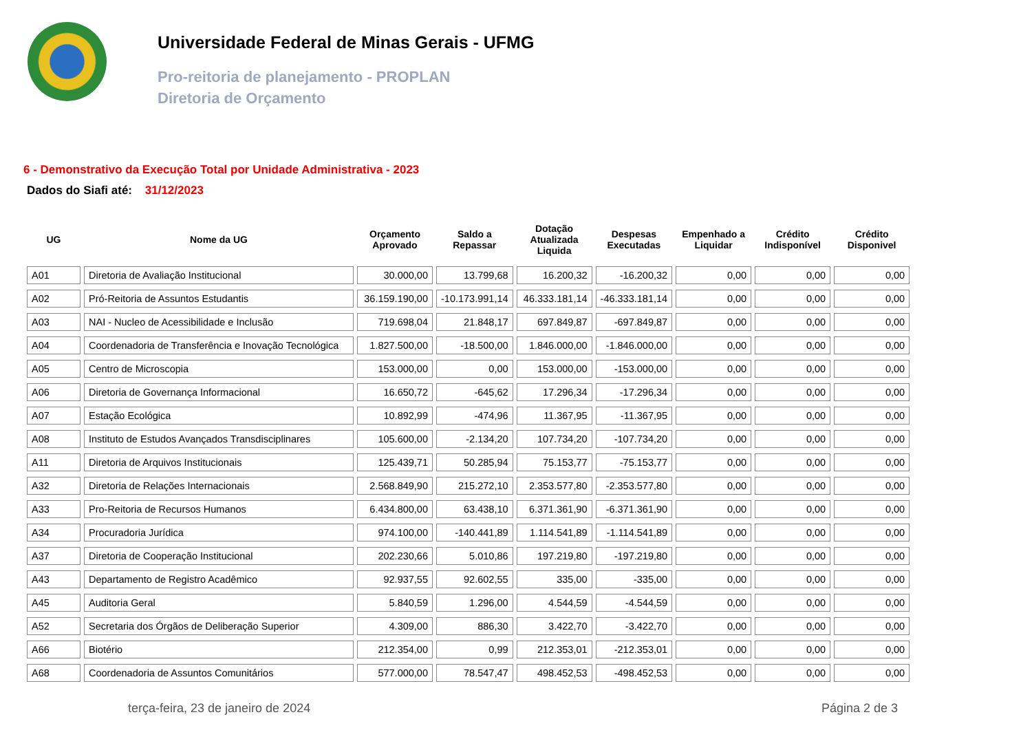Universidade Federal de Minas Gerais - UFMG
Pro-reitoria de planejamento - PROPLAN
Diretoria de Orçamento
6 - Demonstrativo da Execução Total por Unidade Administrativa - 2023
Dados do Siafi até: 31/12/2023
| UG | Nome da UG | Orçamento Aprovado | Saldo a Repassar | Dotação Atualizada Liquida | Despesas Executadas | Empenhado a Liquidar | Crédito Indisponível | Crédito Disponivel |
| --- | --- | --- | --- | --- | --- | --- | --- | --- |
| A01 | Diretoria de Avaliação Institucional | 30.000,00 | 13.799,68 | 16.200,32 | -16.200,32 | 0,00 | 0,00 | 0,00 |
| A02 | Pró-Reitoria de Assuntos Estudantis | 36.159.190,00 | -10.173.991,14 | 46.333.181,14 | -46.333.181,14 | 0,00 | 0,00 | 0,00 |
| A03 | NAI - Nucleo de Acessibilidade e Inclusão | 719.698,04 | 21.848,17 | 697.849,87 | -697.849,87 | 0,00 | 0,00 | 0,00 |
| A04 | Coordenadoria de Transferência e Inovação Tecnológica | 1.827.500,00 | -18.500,00 | 1.846.000,00 | -1.846.000,00 | 0,00 | 0,00 | 0,00 |
| A05 | Centro de Microscopia | 153.000,00 | 0,00 | 153.000,00 | -153.000,00 | 0,00 | 0,00 | 0,00 |
| A06 | Diretoria de Governança Informacional | 16.650,72 | -645,62 | 17.296,34 | -17.296,34 | 0,00 | 0,00 | 0,00 |
| A07 | Estação Ecológica | 10.892,99 | -474,96 | 11.367,95 | -11.367,95 | 0,00 | 0,00 | 0,00 |
| A08 | Instituto de Estudos Avançados Transdisciplinares | 105.600,00 | -2.134,20 | 107.734,20 | -107.734,20 | 0,00 | 0,00 | 0,00 |
| A11 | Diretoria de Arquivos Institucionais | 125.439,71 | 50.285,94 | 75.153,77 | -75.153,77 | 0,00 | 0,00 | 0,00 |
| A32 | Diretoria de Relações Internacionais | 2.568.849,90 | 215.272,10 | 2.353.577,80 | -2.353.577,80 | 0,00 | 0,00 | 0,00 |
| A33 | Pro-Reitoria de Recursos Humanos | 6.434.800,00 | 63.438,10 | 6.371.361,90 | -6.371.361,90 | 0,00 | 0,00 | 0,00 |
| A34 | Procuradoria Jurídica | 974.100,00 | -140.441,89 | 1.114.541,89 | -1.114.541,89 | 0,00 | 0,00 | 0,00 |
| A37 | Diretoria de Cooperação Institucional | 202.230,66 | 5.010,86 | 197.219,80 | -197.219,80 | 0,00 | 0,00 | 0,00 |
| A43 | Departamento de Registro Acadêmico | 92.937,55 | 92.602,55 | 335,00 | -335,00 | 0,00 | 0,00 | 0,00 |
| A45 | Auditoria Geral | 5.840,59 | 1.296,00 | 4.544,59 | -4.544,59 | 0,00 | 0,00 | 0,00 |
| A52 | Secretaria dos Órgãos de Deliberação Superior | 4.309,00 | 886,30 | 3.422,70 | -3.422,70 | 0,00 | 0,00 | 0,00 |
| A66 | Biotério | 212.354,00 | 0,99 | 212.353,01 | -212.353,01 | 0,00 | 0,00 | 0,00 |
| A68 | Coordenadoria de Assuntos Comunitários | 577.000,00 | 78.547,47 | 498.452,53 | -498.452,53 | 0,00 | 0,00 | 0,00 |
terça-feira, 23 de janeiro de 2024 Página 2 de 3